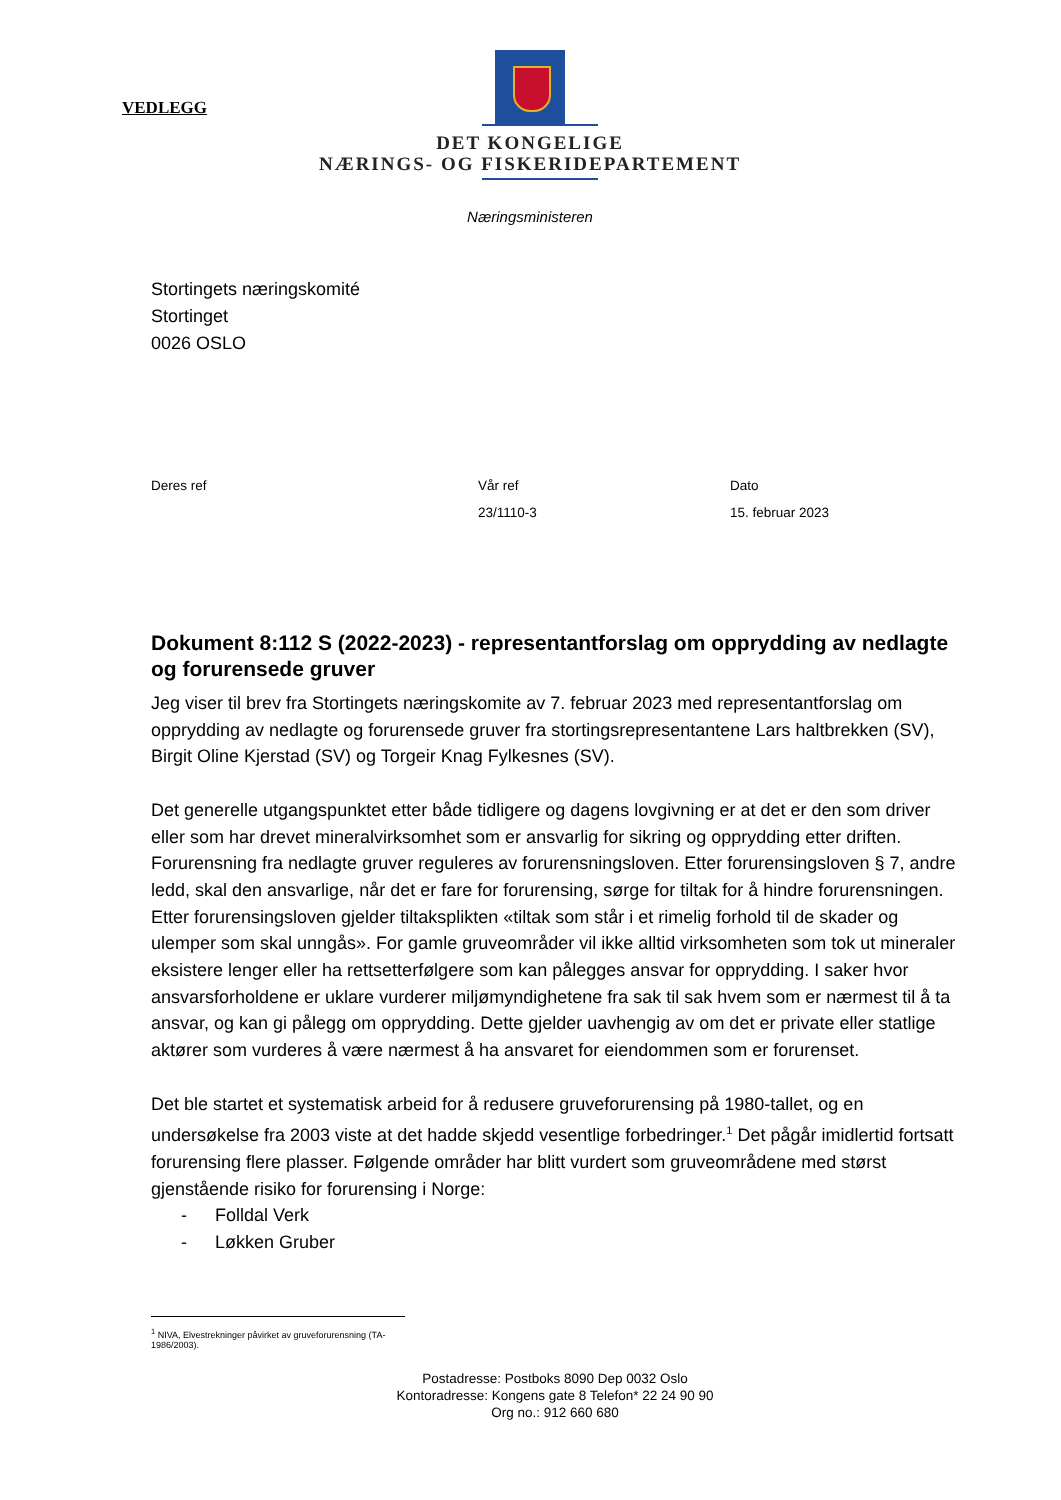VEDLEGG
DET KONGELIGE
NÆRINGS- OG FISKERIDEPARTEMENT
Næringsministeren
Stortingets næringskomité
Stortinget
0026 OSLO
Deres ref Vår ref
23/1110-3
Dato
15. februar 2023
Dokument 8:112 S (2022-2023) - representantforslag om opprydding av nedlagte og forurensede gruver
Jeg viser til brev fra Stortingets næringskomite av 7. februar 2023 med representantforslag om opprydding av nedlagte og forurensede gruver fra stortingsrepresentantene Lars haltbrekken (SV), Birgit Oline Kjerstad (SV) og Torgeir Knag Fylkesnes (SV).
Det generelle utgangspunktet etter både tidligere og dagens lovgivning er at det er den som driver eller som har drevet mineralvirksomhet som er ansvarlig for sikring og opprydding etter driften. Forurensning fra nedlagte gruver reguleres av forurensningsloven. Etter forurensingsloven § 7, andre ledd, skal den ansvarlige, når det er fare for forurensing, sørge for tiltak for å hindre forurensningen. Etter forurensingsloven gjelder tiltaksplikten «tiltak som står i et rimelig forhold til de skader og ulemper som skal unngås». For gamle gruveområder vil ikke alltid virksomheten som tok ut mineraler eksistere lenger eller ha rettsetterfølgere som kan pålegges ansvar for opprydding. I saker hvor ansvarsforholdene er uklare vurderer miljømyndighetene fra sak til sak hvem som er nærmest til å ta ansvar, og kan gi pålegg om opprydding. Dette gjelder uavhengig av om det er private eller statlige aktører som vurderes å være nærmest å ha ansvaret for eiendommen som er forurenset.
Det ble startet et systematisk arbeid for å redusere gruveforurensing på 1980-tallet, og en undersøkelse fra 2003 viste at det hadde skjedd vesentlige forbedringer.<sup>1</sup> Det pågår imidlertid fortsatt forurensing flere plasser. Følgende områder har blitt vurdert som gruveområdene med størst gjenstående risiko for forurensing i Norge:
- Folldal Verk
- Løkken Gruber
<sup>1</sup> NIVA, Elvestrekninger påvirket av gruveforurensning (TA-1986/2003).
Postadresse: Postboks 8090 Dep 0032 Oslo
Kontoradresse: Kongens gate 8 Telefon* 22 24 90 90
Org no.: 912 660 680